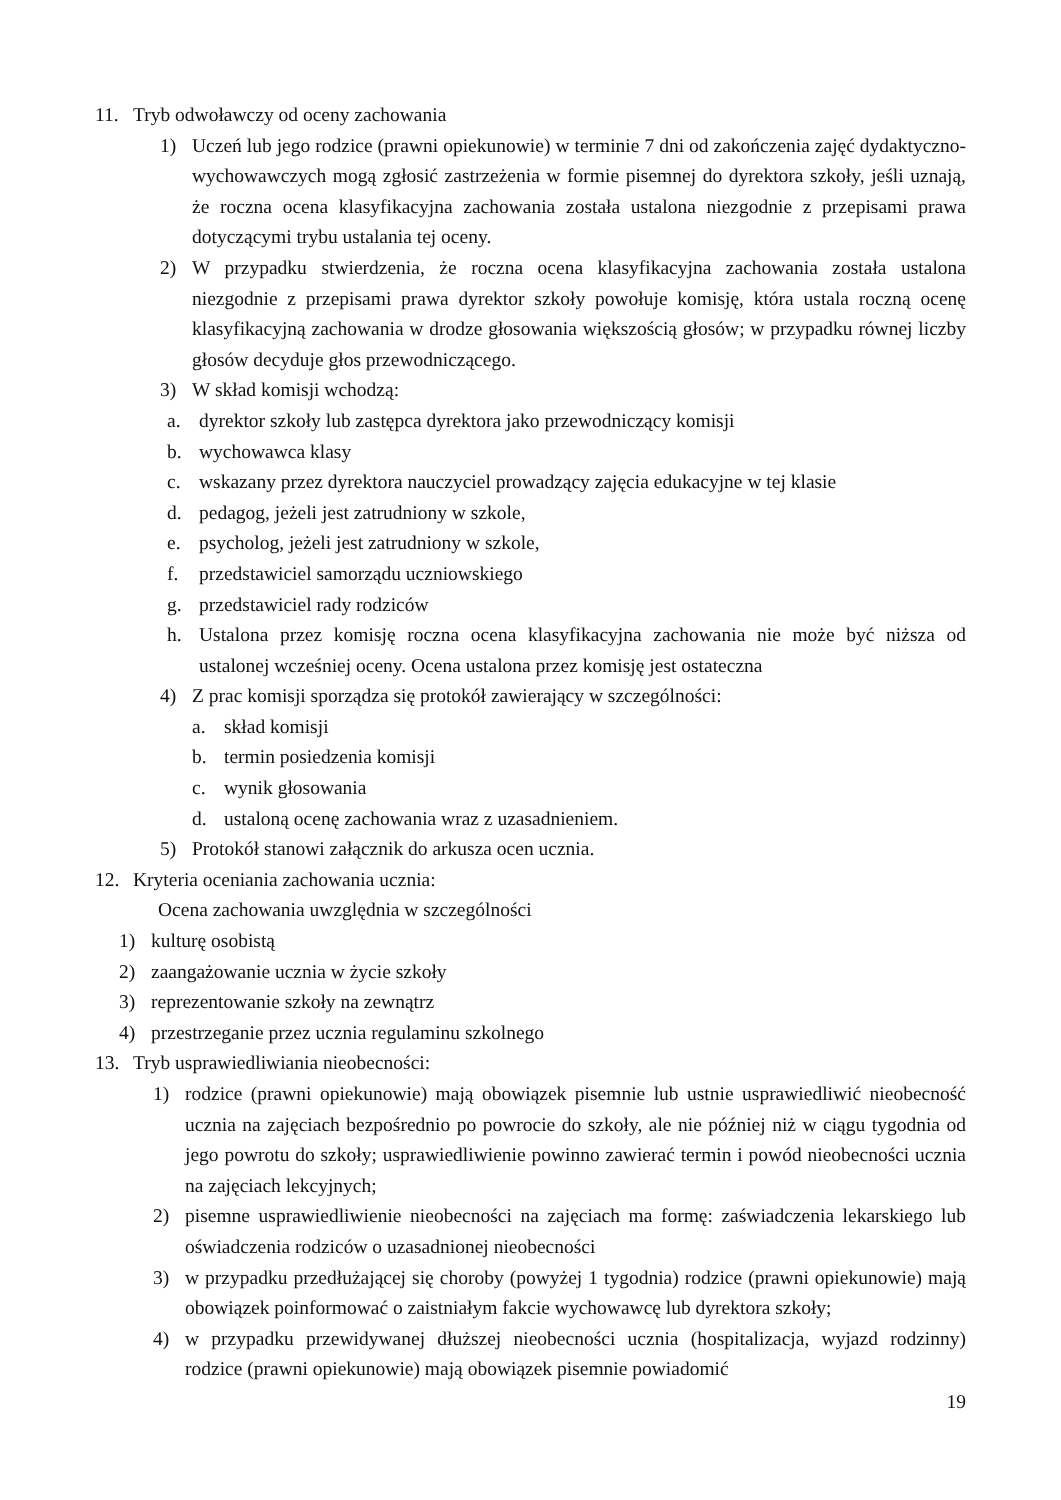11. Tryb odwoławczy od oceny zachowania
1) Uczeń lub jego rodzice (prawni opiekunowie) w terminie 7 dni od zakończenia zajęć dydaktyczno-wychowawczych mogą zgłosić zastrzeżenia w formie pisemnej do dyrektora szkoły, jeśli uznają, że roczna ocena klasyfikacyjna zachowania została ustalona niezgodnie z przepisami prawa dotyczącymi trybu ustalania tej oceny.
2) W przypadku stwierdzenia, że roczna ocena klasyfikacyjna zachowania została ustalona niezgodnie z przepisami prawa dyrektor szkoły powołuje komisję, która ustala roczną ocenę klasyfikacyjną zachowania w drodze głosowania większością głosów; w przypadku równej liczby głosów decyduje głos przewodniczącego.
3) W skład komisji wchodzą:
a. dyrektor szkoły lub zastępca dyrektora jako przewodniczący komisji
b. wychowawca klasy
c. wskazany przez dyrektora nauczyciel prowadzący zajęcia edukacyjne w tej klasie
d. pedagog, jeżeli jest zatrudniony w szkole,
e. psycholog, jeżeli jest zatrudniony w szkole,
f. przedstawiciel samorządu uczniowskiego
g. przedstawiciel rady rodziców
h. Ustalona przez komisję roczna ocena klasyfikacyjna zachowania nie może być niższa od ustalonej wcześniej oceny. Ocena ustalona przez komisję jest ostateczna
4) Z prac komisji sporządza się protokół zawierający w szczególności:
a. skład komisji
b. termin posiedzenia komisji
c. wynik głosowania
d. ustaloną ocenę zachowania wraz z uzasadnieniem.
5) Protokół stanowi załącznik do arkusza ocen ucznia.
12. Kryteria oceniania zachowania ucznia:
Ocena zachowania uwzględnia w szczególności
1) kulturę osobistą
2) zaangażowanie ucznia w życie szkoły
3) reprezentowanie szkoły na zewnątrz
4) przestrzeganie przez ucznia regulaminu szkolnego
13. Tryb usprawiedliwiania nieobecności:
1) rodzice (prawni opiekunowie) mają obowiązek pisemnie lub ustnie usprawiedliwić nieobecność ucznia na zajęciach bezpośrednio po powrocie do szkoły, ale nie później niż w ciągu tygodnia od jego powrotu do szkoły; usprawiedliwienie powinno zawierać termin i powód nieobecności ucznia na zajęciach lekcyjnych;
2) pisemne usprawiedliwienie nieobecności na zajęciach ma formę: zaświadczenia lekarskiego lub oświadczenia rodziców o uzasadnionej nieobecności
3) w przypadku przedłużającej się choroby (powyżej 1 tygodnia) rodzice (prawni opiekunowie) mają obowiązek poinformować o zaistniałym fakcie wychowawcę lub dyrektora szkoły;
4) w przypadku przewidywanej dłuższej nieobecności ucznia (hospitalizacja, wyjazd rodzinny) rodzice (prawni opiekunowie) mają obowiązek pisemnie powiadomić
19